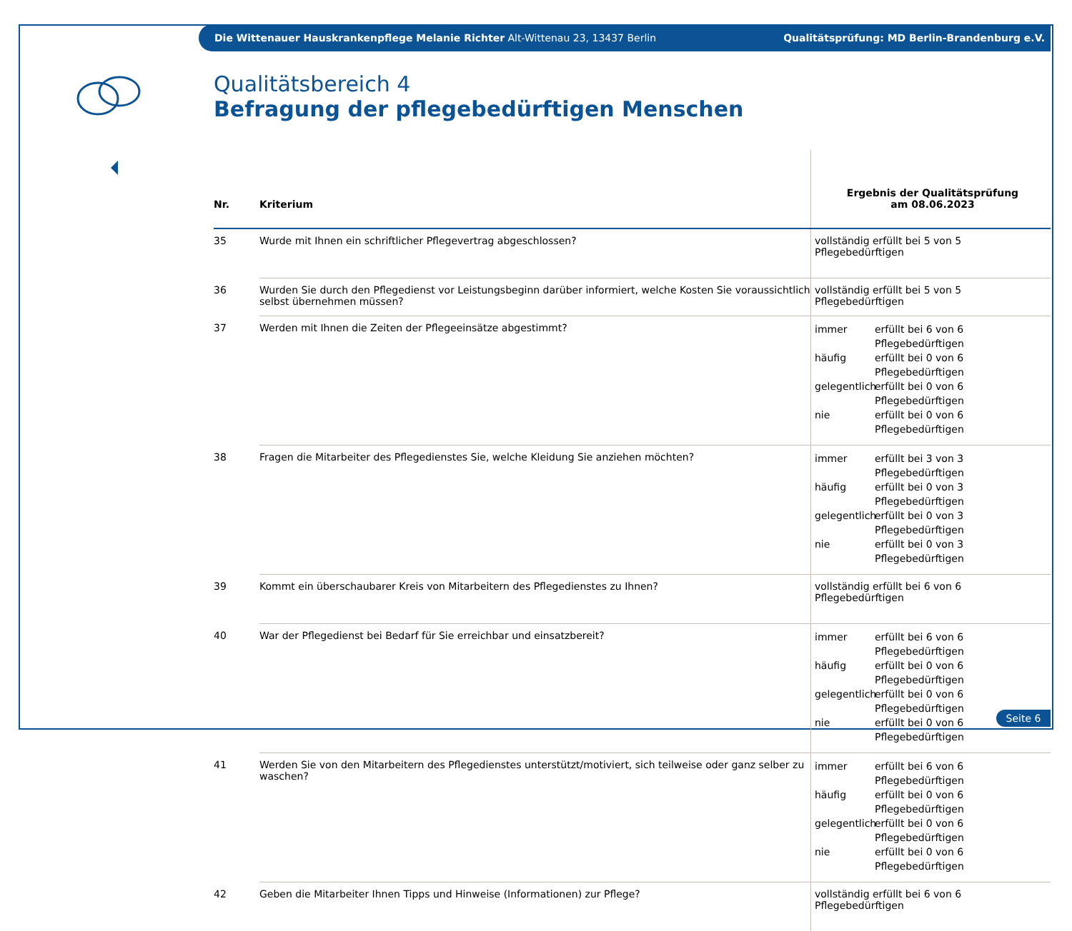Die Wittenauer Hauskrankenpflege Melanie Richter Alt-Wittenau 23, 13437 Berlin Qualitätsprüfung: MD Berlin-Brandenburg e.V.
Qualitätsbereich 4
Befragung der pflegebedürftigen Menschen
| Nr. | Kriterium | Ergebnis der Qualitätsprüfung am 08.06.2023 |
| --- | --- | --- |
| 35 | Wurde mit Ihnen ein schriftlicher Pflegevertrag abgeschlossen? | vollständig erfüllt bei 5 von 5 Pflegebedürftigen |
| 36 | Wurden Sie durch den Pflegedienst vor Leistungsbeginn darüber informiert, welche Kosten Sie voraussichtlich selbst übernehmen müssen? | vollständig erfüllt bei 5 von 5 Pflegebedürftigen |
| 37 | Werden mit Ihnen die Zeiten der Pflegeeinsätze abgestimmt? | immer erfüllt bei 6 von 6 Pflegebedürftigen häufig erfüllt bei 0 von 6 Pflegebedürftigen gelegentlich erfüllt bei 0 von 6 Pflegebedürftigen nie erfüllt bei 0 von 6 Pflegebedürftigen |
| 38 | Fragen die Mitarbeiter des Pflegedienstes Sie, welche Kleidung Sie anziehen möchten? | immer erfüllt bei 3 von 3 Pflegebedürftigen häufig erfüllt bei 0 von 3 Pflegebedürftigen gelegentlich erfüllt bei 0 von 3 Pflegebedürftigen nie erfüllt bei 0 von 3 Pflegebedürftigen |
| 39 | Kommt ein überschaubarer Kreis von Mitarbeitern des Pflegedienstes zu Ihnen? | vollständig erfüllt bei 6 von 6 Pflegebedürftigen |
| 40 | War der Pflegedienst bei Bedarf für Sie erreichbar und einsatzbereit? | immer erfüllt bei 6 von 6 Pflegebedürftigen häufig erfüllt bei 0 von 6 Pflegebedürftigen gelegentlich erfüllt bei 0 von 6 Pflegebedürftigen nie erfüllt bei 0 von 6 Pflegebedürftigen |
| 41 | Werden Sie von den Mitarbeitern des Pflegedienstes unterstützt/motiviert, sich teilweise oder ganz selber zu waschen? | immer erfüllt bei 6 von 6 Pflegebedürftigen häufig erfüllt bei 0 von 6 Pflegebedürftigen gelegentlich erfüllt bei 0 von 6 Pflegebedürftigen nie erfüllt bei 0 von 6 Pflegebedürftigen |
| 42 | Geben die Mitarbeiter Ihnen Tipps und Hinweise (Informationen) zur Pflege? | vollständig erfüllt bei 6 von 6 Pflegebedürftigen |
Seite 6